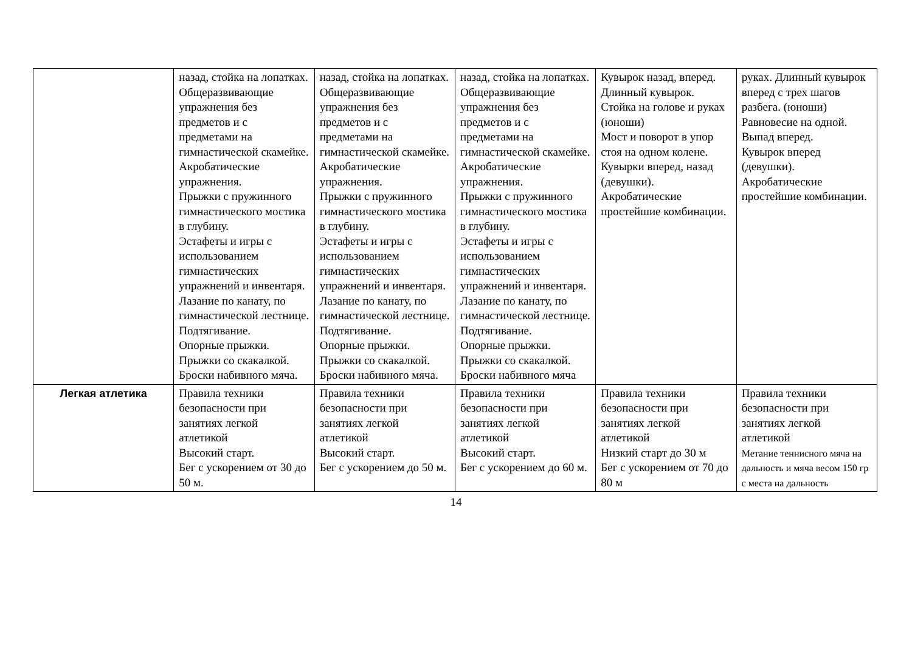| | назад, стойка на лопатках. Общеразвивающие упражнения без предметов и с предметами на гимнастической скамейке. Акробатические упражнения. Прыжки с пружинного гимнастического мостика в глубину. Эстафеты и игры с использованием гимнастических упражнений и инвентаря. Лазание по канату, по гимнастической лестнице. Подтягивание. Опорные прыжки. Прыжки со скакалкой. Броски набивного мяча. | назад, стойка на лопатках. Общеразвивающие упражнения без предметов и с предметами на гимнастической скамейке. Акробатические упражнения. Прыжки с пружинного гимнастического мостика в глубину. Эстафеты и игры с использованием гимнастических упражнений и инвентаря. Лазание по канату, по гимнастической лестнице. Подтягивание. Опорные прыжки. Прыжки со скакалкой. Броски набивного мяча. | назад, стойка на лопатках. Общеразвивающие упражнения без предметов и с предметами на гимнастической скамейке. Акробатические упражнения. Прыжки с пружинного гимнастического мостика в глубину. Эстафеты и игры с использованием гимнастических упражнений и инвентаря. Лазание по канату, по гимнастической лестнице. Подтягивание. Опорные прыжки. Прыжки со скакалкой. Броски набивного мяча | Кувырок назад, вперед. Длинный кувырок. Стойка на голове и руках (юноши) Мост и поворот в упор стоя на одном колене. Кувырки вперед, назад (девушки). Акробатические простейшие комбинации. | руках. Длинный кувырок вперед с трех шагов разбега. (юноши) Равновесие на одной. Выпад вперед. Кувырок вперед (девушки). Акробатические простейшие комбинации. |
| Легкая атлетика | Правила техники безопасности при занятиях легкой атлетикой Высокий старт. Бег с ускорением от 30 до 50 м. | Правила техники безопасности при занятиях легкой атлетикой Высокий старт. Бег с ускорением до 50 м. | Правила техники безопасности при занятиях легкой атлетикой Высокий старт. Бег с ускорением до 60 м. | Правила техники безопасности при занятиях легкой атлетикой Низкий старт до 30 м Бег с ускорением от 70 до 80 м | Правила техники безопасности при занятиях легкой атлетикой Метание теннисного мяча на дальность и мяча весом 150 гр с места на дальность |
14